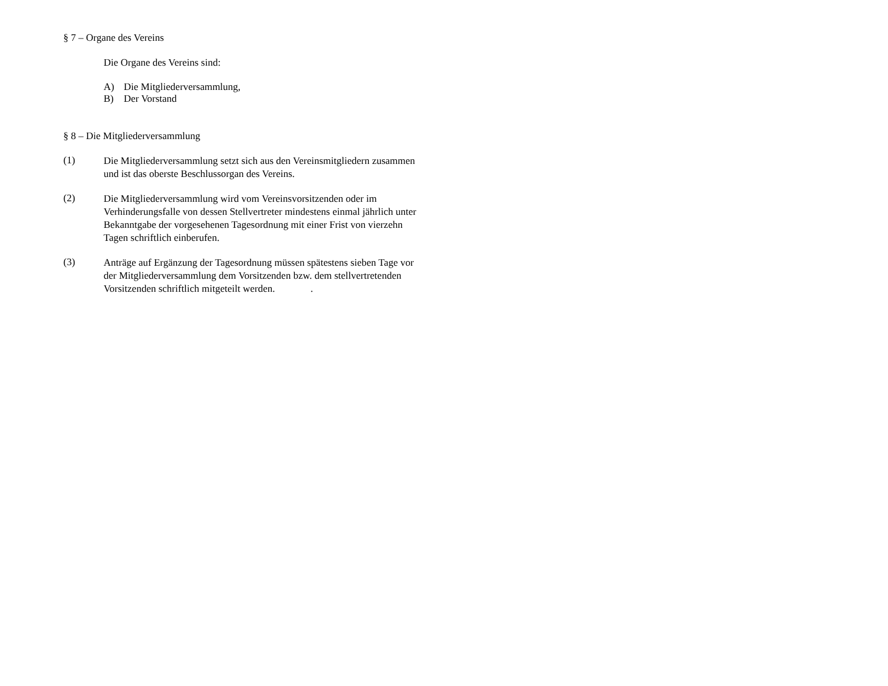§ 7 – Organe des Vereins
Die Organe des Vereins sind:
A) Die Mitgliederversammlung,
B) Der Vorstand
§ 8 – Die Mitgliederversammlung
(1)
Die Mitgliederversammlung setzt sich aus den Vereinsmitgliedern zusammen und ist das oberste Beschlussorgan des Vereins.
(2)
Die Mitgliederversammlung wird vom Vereinsvorsitzenden oder im Verhinderungsfalle von dessen Stellvertreter mindestens einmal jährlich unter Bekanntgabe der vorgesehenen Tagesordnung mit einer Frist von vierzehn Tagen schriftlich einberufen.
(3)
Anträge auf Ergänzung der Tagesordnung müssen spätestens sieben Tage vor der Mitgliederversammlung dem Vorsitzenden bzw. dem stellvertretenden Vorsitzenden schriftlich mitgeteilt werden..